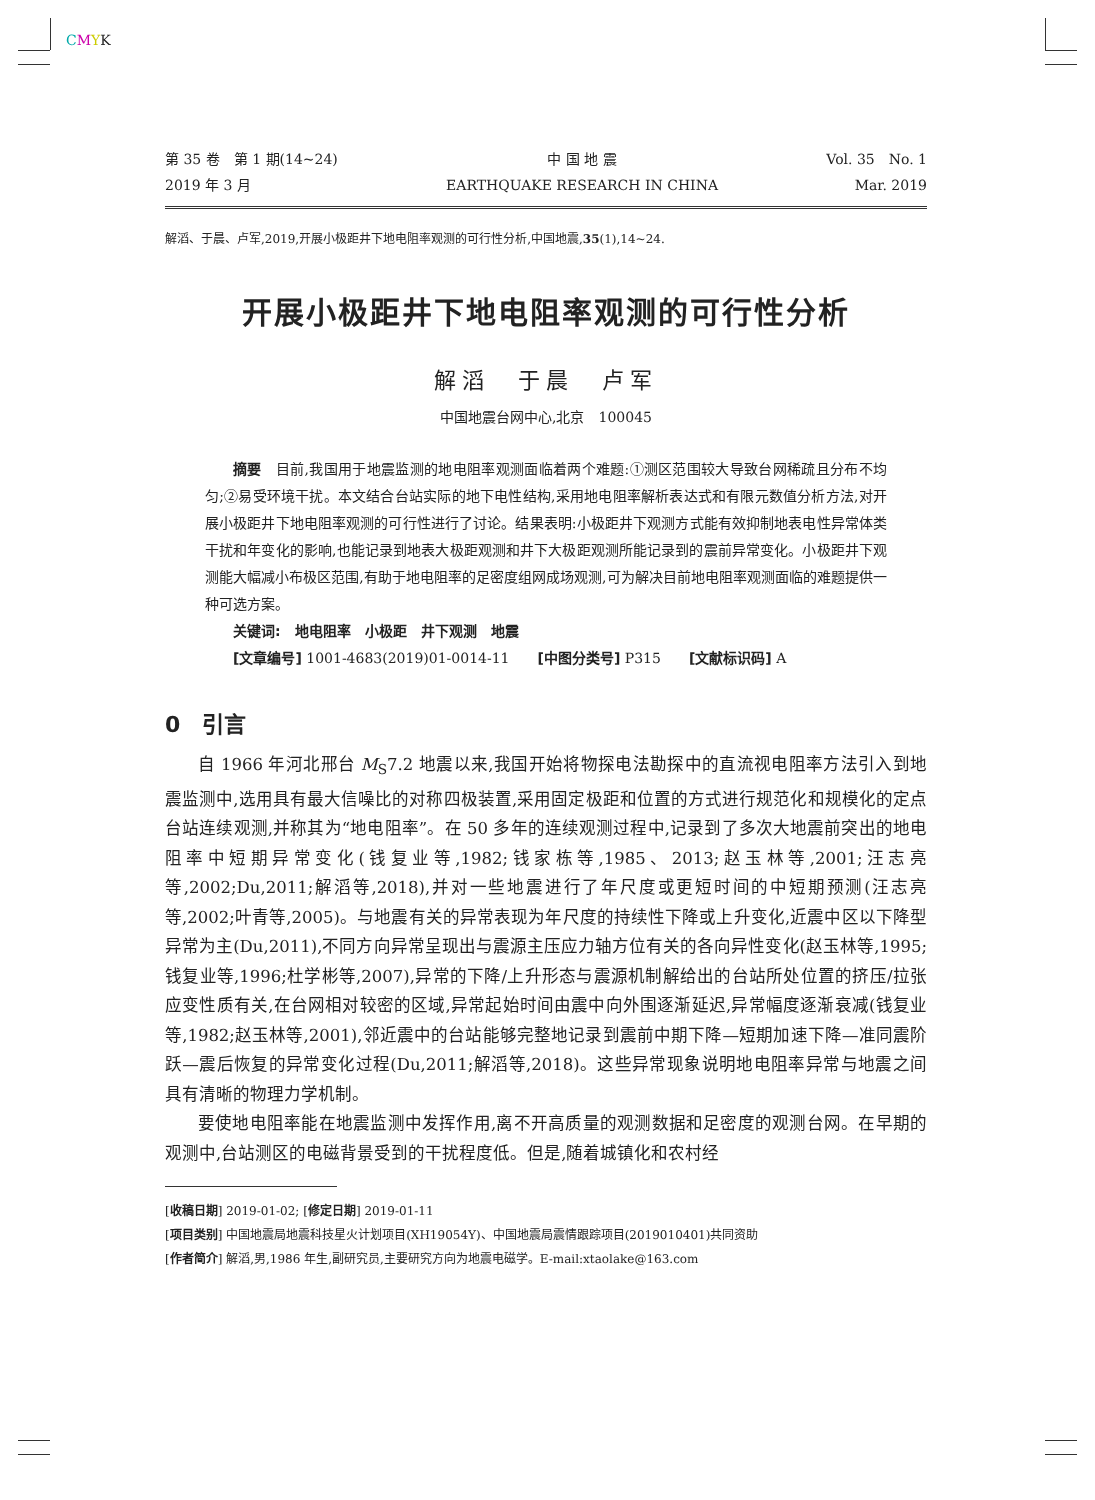CMYK
第 35 卷　第 1 期(14~24)
2019 年 3 月
中 国 地 震
EARTHQUAKE RESEARCH IN CHINA
Vol. 35　No. 1
Mar. 2019
解滔、于晨、卢军,2019,开展小极距井下地电阻率观测的可行性分析,中国地震,35(1),14~24.
开展小极距井下地电阻率观测的可行性分析
解滔　于晨　卢军
中国地震台网中心,北京　100045
摘要　目前,我国用于地震监测的地电阻率观测面临着两个难题:①测区范围较大导致台网稀疏且分布不均匀;②易受环境干扰。本文结合台站实际的地下电性结构,采用地电阻率解析表达式和有限元数值分析方法,对开展小极距井下地电阻率观测的可行性进行了讨论。结果表明:小极距井下观测方式能有效抑制地表电性异常体类干扰和年变化的影响,也能记录到地表大极距观测和井下大极距观测所能记录到的震前异常变化。小极距井下观测能大幅减小布极区范围,有助于地电阻率的足密度组网成场观测,可为解决目前地电阻率观测面临的难题提供一种可选方案。
关键词:　地电阻率　小极距　井下观测　地震
[文章编号] 1001-4683(2019)01-0014-11　　[中图分类号] P315　　[文献标识码] A
0　引言
自 1966 年河北邢台 M<sub>S</sub>7.2 地震以来,我国开始将物探电法勘探中的直流视电阻率方法引入到地震监测中,选用具有最大信噪比的对称四极装置,采用固定极距和位置的方式进行规范化和规模化的定点台站连续观测,并称其为“地电阻率”。在 50 多年的连续观测过程中,记录到了多次大地震前突出的地电阻率中短期异常变化(钱复业等,1982;钱家栋等,1985、2013;赵玉林等,2001;汪志亮等,2002;Du,2011;解滔等,2018),并对一些地震进行了年尺度或更短时间的中短期预测(汪志亮等,2002;叶青等,2005)。与地震有关的异常表现为年尺度的持续性下降或上升变化,近震中区以下降型异常为主(Du,2011),不同方向异常呈现出与震源主压应力轴方位有关的各向异性变化(赵玉林等,1995;钱复业等,1996;杜学彬等,2007),异常的下降/上升形态与震源机制解给出的台站所处位置的挤压/拉张应变性质有关,在台网相对较密的区域,异常起始时间由震中向外围逐渐延迟,异常幅度逐渐衰减(钱复业等,1982;赵玉林等,2001),邻近震中的台站能够完整地记录到震前中期下降—短期加速下降—准同震阶跃—震后恢复的异常变化过程(Du,2011;解滔等,2018)。这些异常现象说明地电阻率异常与地震之间具有清晰的物理力学机制。
要使地电阻率能在地震监测中发挥作用,离不开高质量的观测数据和足密度的观测台网。在早期的观测中,台站测区的电磁背景受到的干扰程度低。但是,随着城镇化和农村经
[收稿日期] 2019-01-02; [修定日期] 2019-01-11
[项目类别] 中国地震局地震科技星火计划项目(XH19054Y)、中国地震局震情跟踪项目(2019010401)共同资助
[作者简介] 解滔,男,1986 年生,副研究员,主要研究方向为地震电磁学。E-mail:xtaolake@163.com